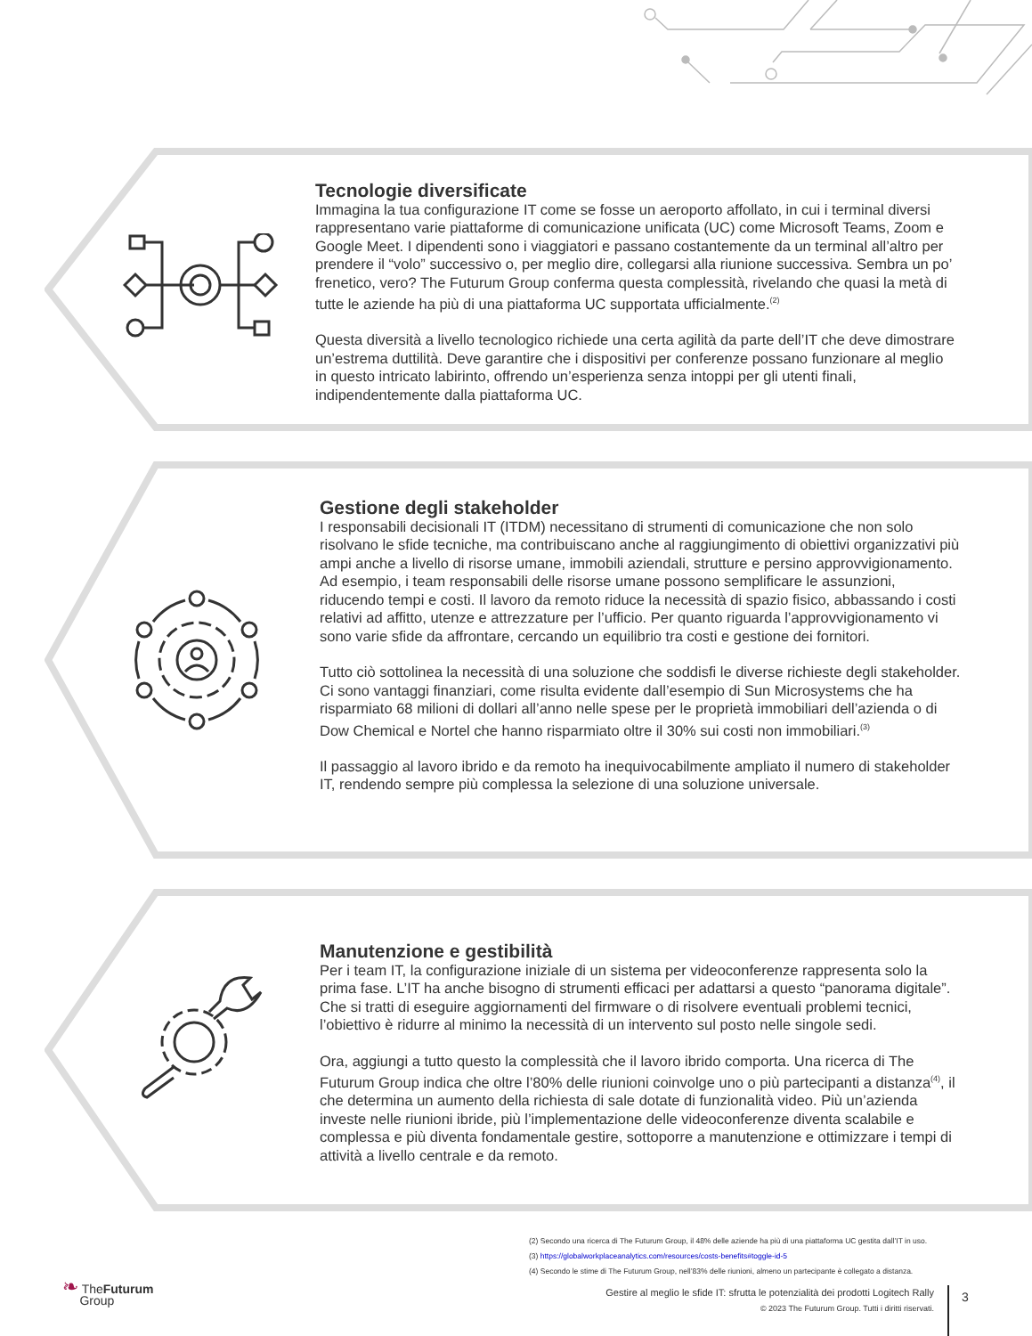Tecnologie diversificate
Immagina la tua configurazione IT come se fosse un aeroporto affollato, in cui i terminal diversi rappresentano varie piattaforme di comunicazione unificata (UC) come Microsoft Teams, Zoom e Google Meet. I dipendenti sono i viaggiatori e passano costantemente da un terminal all’altro per prendere il “volo” successivo o, per meglio dire, collegarsi alla riunione successiva. Sembra un po’ frenetico, vero? The Futurum Group conferma questa complessità, rivelando che quasi la metà di tutte le aziende ha più di una piattaforma UC supportata ufficialmente.<sup>(2)</sup>
Questa diversità a livello tecnologico richiede una certa agilità da parte dell’IT che deve dimostrare un’estrema duttilità. Deve garantire che i dispositivi per conferenze possano funzionare al meglio in questo intricato labirinto, offrendo un’esperienza senza intoppi per gli utenti finali, indipendentemente dalla piattaforma UC.
Gestione degli stakeholder
I responsabili decisionali IT (ITDM) necessitano di strumenti di comunicazione che non solo risolvano le sfide tecniche, ma contribuiscano anche al raggiungimento di obiettivi organizzativi più ampi anche a livello di risorse umane, immobili aziendali, strutture e persino approvvigionamento. Ad esempio, i team responsabili delle risorse umane possono semplificare le assunzioni, riducendo tempi e costi. Il lavoro da remoto riduce la necessità di spazio fisico, abbassando i costi relativi ad affitto, utenze e attrezzature per l’ufficio. Per quanto riguarda l’approvvigionamento vi sono varie sfide da affrontare, cercando un equilibrio tra costi e gestione dei fornitori.
Tutto ciò sottolinea la necessità di una soluzione che soddisfi le diverse richieste degli stakeholder. Ci sono vantaggi finanziari, come risulta evidente dall’esempio di Sun Microsystems che ha risparmiato 68 milioni di dollari all’anno nelle spese per le proprietà immobiliari dell’azienda o di Dow Chemical e Nortel che hanno risparmiato oltre il 30% sui costi non immobiliari.<sup>(3)</sup>
Il passaggio al lavoro ibrido e da remoto ha inequivocabilmente ampliato il numero di stakeholder IT, rendendo sempre più complessa la selezione di una soluzione universale.
Manutenzione e gestibilità
Per i team IT, la configurazione iniziale di un sistema per videoconferenze rappresenta solo la prima fase. L’IT ha anche bisogno di strumenti efficaci per adattarsi a questo “panorama digitale”. Che si tratti di eseguire aggiornamenti del firmware o di risolvere eventuali problemi tecnici, l’obiettivo è ridurre al minimo la necessità di un intervento sul posto nelle singole sedi.
Ora, aggiungi a tutto questo la complessità che il lavoro ibrido comporta. Una ricerca di The Futurum Group indica che oltre l’80% delle riunioni coinvolge uno o più partecipanti a distanza<sup>(4)</sup>, il che determina un aumento della richiesta di sale dotate di funzionalità video. Più un’azienda investe nelle riunioni ibride, più l’implementazione delle videoconferenze diventa scalabile e complessa e più diventa fondamentale gestire, sottoporre a manutenzione e ottimizzare i tempi di attività a livello centrale e da remoto.
(2) Secondo una ricerca di The Futurum Group, il 48% delle aziende ha più di una piattaforma UC gestita dall’IT in uso.
(3) https://globalworkplaceanalytics.com/resources/costs-benefits#toggle-id-5
(4) Secondo le stime di The Futurum Group, nell’83% delle riunioni, almeno un partecipante è collegato a distanza.
❧ TheFuturum
Group
Gestire al meglio le sfide IT: sfrutta le potenzialità dei prodotti Logitech Rally
© 2023 The Futurum Group. Tutti i diritti riservati.
3